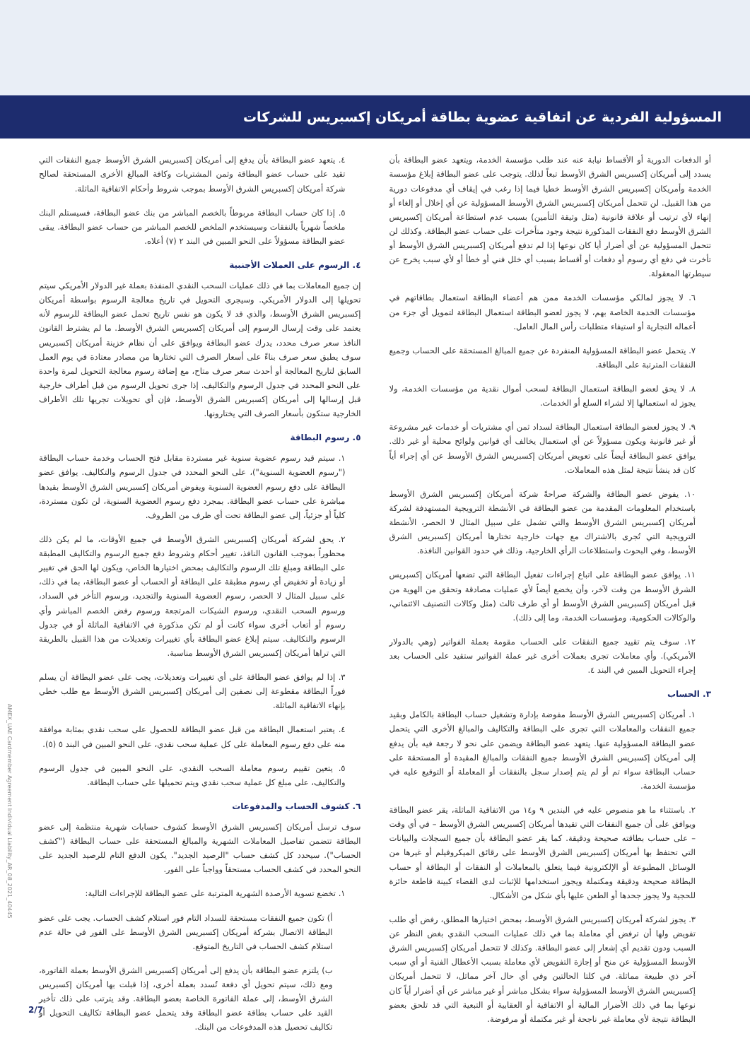المسؤولية الفردية عن اتفاقية عضوية بطاقة أمريكان إكسبريس للشركات
أو الدفعات الدورية أو الأقساط نيابة عنه عند طلب مؤسسة الخدمة، ويتعهد عضو البطاقة بأن يسدد إلى أمريكان إكسبريس الشرق الأوسط تبعاً لذلك. يتوجب على عضو البطاقة إبلاغ مؤسسة الخدمة وأمريكان إكسبريس الشرق الأوسط خطيا فيما إذا رغب في إيقاف أي مدفوعات دورية من هذا القبيل. لن تتحمل أمريكان إكسبريس الشرق الأوسط المسؤولية عن أي إخلال أو إلغاء أو إنهاء لأي ترتيب أو علاقة قانونية (مثل وثيقة التأمين) بسبب عدم استطاعة أمريكان إكسبريس الشرق الأوسط دفع النفقات المذكورة نتيجة وجود متأخرات على حساب عضو البطاقة. وكذلك لن تتحمل المسؤولية عن أي أضرار أيا كان نوعها إذا لم تدفع أمريكان إكسبريس الشرق الأوسط أو تأخرت في دفع أي رسوم أو دفعات أو أقساط بسبب أي خلل فني أو خطأ أو لأي سبب يخرج عن سيطرتها المعقولة.
٦. لا يجوز لمالكي مؤسسات الخدمة ممن هم أعضاء البطاقة استعمال بطاقاتهم في مؤسسات الخدمة الخاصة بهم، لا يجوز لعضو البطاقة استعمال البطاقة لتمويل أي جزء من أعماله التجارية أو استيفاء متطلبات رأس المال العامل.
٧. يتحمل عضو البطاقة المسؤولية المنفردة عن جميع المبالغ المستحقة على الحساب وجميع النفقات المترتبة على البطاقة.
٨. لا يحق لعضو البطاقة استعمال البطاقة لسحب أموال نقدية من مؤسسات الخدمة، ولا يجوز له استعمالها إلا لشراء السلع أو الخدمات.
٩. لا يجوز لعضو البطاقة استعمال البطاقة لسداد ثمن أي مشتريات أو خدمات غير مشروعة أو غير قانونية ويكون مسؤولاً عن أي استعمال يخالف أي قوانين ولوائح محلية أو غير ذلك. يوافق عضو البطاقة أيضاً على تعويض أمريكان إكسبريس الشرق الأوسط عن أي إجراء أياً كان قد ينشأ نتيجة لمثل هذه المعاملات.
١٠. يفوض عضو البطاقة والشركة صراحةً شركة أمريكان إكسبريس الشرق الأوسط باستخدام المعلومات المقدمة من عضو البطاقة في الأنشطة الترويجية المستهدفة لشركة أمريكان إكسبريس الشرق الأوسط والتي تشمل على سبيل المثال لا الحصر، الأنشطة الترويجية التي تُجرى بالاشتراك مع جهات خارجية تختارها أمريكان إكسبريس الشرق الأوسط، وفي البحوث واستطلاعات الرأي الخارجية، وذلك في حدود القوانين النافذة.
١١. يوافق عضو البطاقة على اتباع إجراءات تفعيل البطاقة التي تضعها أمريكان إكسبريس الشرق الأوسط من وقت لآخر، وأن يخضع أيضاً لأي عمليات مصادقة وتحقق من الهوية من قبل أمريكان إكسبريس الشرق الأوسط أو أي طرف ثالث (مثل وكالات التصنيف الائتماني، والوكالات الحكومية، ومؤسسات الخدمة، وما إلى ذلك).
١٢. سوف يتم تقييد جميع النفقات على الحساب مقومة بعملة الفواتير (وهي بالدولار الأمريكي). وأي معاملات تجرى بعملات أخرى غير عملة الفواتير ستقيد على الحساب بعد إجراء التحويل المبين في البند ٤.
٣. الحساب
١. أمريكان إكسبريس الشرق الأوسط مفوضة بإدارة وتشغيل حساب البطاقة بالكامل وبقيد جميع النفقات والمعاملات التي تجرى على البطاقة والتكاليف والمبالغ الأخرى التي يتحمل عضو البطاقة المسؤولية عنها. يتعهد عضو البطاقة ويضمن على نحو لا رجعة فيه بأن يدفع إلى أمريكان إكسبريس الشرق الأوسط جميع النفقات والمبالغ المقيدة أو المستحقة على حساب البطاقة سواء تم أو لم يتم إصدار سجل بالنفقات أو المعاملة أو التوقيع عليه في مؤسسة الخدمة.
٢. باستثناء ما هو منصوص عليه في البندين ٩ و١٤ من الاتفاقية الماثلة، يقر عضو البطاقة ويوافق على أن جميع النفقات التي تقيدها أمريكان إكسبريس الشرق الأوسط – في أي وقت – على حساب بطاقته صحيحة ودقيقة. كما يقر عضو البطاقة بأن جميع السجلات والبيانات التي تحتفظ بها أمريكان إكسبريس الشرق الأوسط على رقائق الميكروفيلم أو غيرها من الوسائل المطبوعة أو الإلكترونية فيما يتعلق بالمعاملات أو النفقات أو البطاقة أو حساب البطاقة صحيحة ودقيقة ومكتملة ويجوز استخدامها للإثبات لدى القضاء كبينة قاطعة حائزة للحجية ولا يجوز جحدها أو الطعن عليها بأي شكل من الأشكال.
٣. يجوز لشركة أمريكان إكسبريس الشرق الأوسط، بمحض اختيارها المطلق، رفض أي طلب تفويض ولها أن ترفض أي معاملة بما في ذلك عمليات السحب النقدي بغض النظر عن السبب ودون تقديم أي إشعار إلى عضو البطاقة. وكذلك لا تتحمل أمريكان إكسبريس الشرق الأوسط المسؤولية عن منح أو إجازة التفويض لأي معاملة بسبب الأعطال الفنية أو أي سبب آخر ذي طبيعة مماثلة. في كلتا الحالتين وفي أي حال آخر مماثل، لا تتحمل أمريكان إكسبريس الشرق الأوسط المسؤولية سواء بشكل مباشر أو غير مباشر عن أي أضرار أياً كان نوعها بما في ذلك الأضرار المالية أو الاتفاقية أو العقابية أو التبعية التي قد تلحق بعضو البطاقة نتيجة لأي معاملة غير ناجحة أو غير مكتملة أو مرفوضة.
٤. يتعهد عضو البطاقة بأن يدفع إلى أمريكان إكسبريس الشرق الأوسط جميع النفقات التي تقيد على حساب عضو البطاقة وثمن المشتريات وكافة المبالغ الأخرى المستحقة لصالح شركة أمريكان إكسبريس الشرق الأوسط بموجب شروط وأحكام الاتفاقية الماثلة.
٥. إذا كان حساب البطاقة مربوطاً بالخصم المباشر من بنك عضو البطاقة، فسيستلم البنك ملخصاً شهرياً بالنفقات وسيستخدم الملخص للخصم المباشر من حساب عضو البطاقة. يبقى عضو البطاقة مسؤولاً على النحو المبين في البند ٢ (٧) أعلاه.
٤. الرسوم على العملات الأجنبية
إن جميع المعاملات بما في ذلك عمليات السحب النقدي المنفذة بعملة غير الدولار الأمريكي سيتم تحويلها إلى الدولار الأمريكي. وسيجرى التحويل في تاريخ معالجة الرسوم بواسطة أمريكان إكسبريس الشرق الأوسط، والذي قد لا يكون هو نفس تاريخ تحمل عضو البطاقة للرسوم لأنه يعتمد على وقت إرسال الرسوم إلى أمريكان إكسبريس الشرق الأوسط. ما لم يشترط القانون النافذ سعر صرف محدد، يدرك عضو البطاقة ويوافق على أن نظام خزينة أمريكان إكسبريس سوف يطبق سعر صرف بناءً على أسعار الصرف التي تختارها من مصادر معتادة في يوم العمل السابق لتاريخ المعالجة أو أحدث سعر صرف متاح، مع إضافة رسوم معالجة التحويل لمرة واحدة على النحو المحدد في جدول الرسوم والتكاليف. إذا جرى تحويل الرسوم من قبل أطراف خارجية قبل إرسالها إلى أمريكان إكسبريس الشرق الأوسط، فإن أي تحويلات تجريها تلك الأطراف الخارجية ستكون بأسعار الصرف التي يختارونها.
٥. رسوم البطاقة
١. سيتم قيد رسوم عضوية سنوية غير مستردة مقابل فتح الحساب وخدمة حساب البطاقة ("رسوم العضوية السنوية")، على النحو المحدد في جدول الرسوم والتكاليف. يوافق عضو البطاقة على دفع رسوم العضوية السنوية ويفوض أمريكان إكسبريس الشرق الأوسط بقيدها مباشرة على حساب عضو البطاقة. بمجرد دفع رسوم العضوية السنوية، لن تكون مستردة، كلياً أو جزئياً، إلى عضو البطاقة تحت أي ظرف من الظروف.
٢. يحق لشركة أمريكان إكسبريس الشرق الأوسط في جميع الأوقات، ما لم يكن ذلك محظوراً بموجب القانون النافذ، تغيير أحكام وشروط دفع جميع الرسوم والتكاليف المطبقة على البطاقة ومبلغ تلك الرسوم والتكاليف بمحض اختيارها الخاص، ويكون لها الحق في تغيير أو زيادة أو تخفيض أي رسوم مطبقة على البطاقة أو الحساب أو عضو البطاقة، بما في ذلك، على سبيل المثال لا الحصر، رسوم العضوية السنوية والتجديد، ورسوم التأخر في السداد، ورسوم السحب النقدي، ورسوم الشيكات المرتجعة ورسوم رفض الخصم المباشر وأي رسوم أو أتعاب أخرى سواء كانت أو لم تكن مذكورة في الاتفاقية الماثلة أو في جدول الرسوم والتكاليف. سيتم إبلاغ عضو البطاقة بأي تغييرات وتعديلات من هذا القبيل بالطريقة التي تراها أمريكان إكسبريس الشرق الأوسط مناسبة.
٣. إذا لم يوافق عضو البطاقة على أي تغييرات وتعديلات، يجب على عضو البطاقة أن يسلم فوراً البطاقة مقطوعة إلى نصفين إلى أمريكان إكسبريس الشرق الأوسط مع طلب خطي بإنهاء الاتفاقية الماثلة.
٤. يعتبر استعمال البطاقة من قبل عضو البطاقة للحصول على سحب نقدي بمثابة موافقة منه على دفع رسوم المعاملة على كل عملية سحب نقدي، على النحو المبين في البند ٥ (٥).
٥. يتعين تقييم رسوم معاملة السحب النقدي، على النحو المبين في جدول الرسوم والتكاليف، على مبلغ كل عملية سحب نقدي ويتم تحميلها على حساب البطاقة.
٦. كشوف الحساب والمدفوعات
سوف ترسل أمريكان إكسبريس الشرق الأوسط كشوف حسابات شهرية منتظمة إلى عضو البطاقة تتضمن تفاصيل المعاملات الشهرية والمبالغ المستحقة على حساب البطاقة ("كشف الحساب"). سيحدد كل كشف حساب "الرصيد الجديد". يكون الدفع التام للرصيد الجديد على النحو المحدد في كشف الحساب مستحقاً وواجباً على الفور.
١. تخضع تسوية الأرصدة الشهرية المترتبة على عضو البطاقة للإجراءات التالية:
أ) تكون جميع النفقات مستحقة للسداد التام فور استلام كشف الحساب. يجب على عضو البطاقة الاتصال بشركة أمريكان إكسبريس الشرق الأوسط على الفور في حالة عدم استلام كشف الحساب في التاريخ المتوقع.
ب) يلتزم عضو البطاقة بأن يدفع إلى أمريكان إكسبريس الشرق الأوسط بعملة الفاتورة، ومع ذلك، سيتم تحويل أي دفعة تُسدد بعملة أخرى، إذا قبلت بها أمريكان إكسبريس الشرق الأوسط، إلى عملة الفاتورة الخاصة بعضو البطاقة. وقد يترتب على ذلك تأخير القيد على حساب بطاقة عضو البطاقة وقد يتحمل عضو البطاقة تكاليف التحويل أو تكاليف تحصيل هذه المدفوعات من البنك.
40445_AMEX_UAE Cardmember Agreement Individual Liability_AR_08_2021
2/7